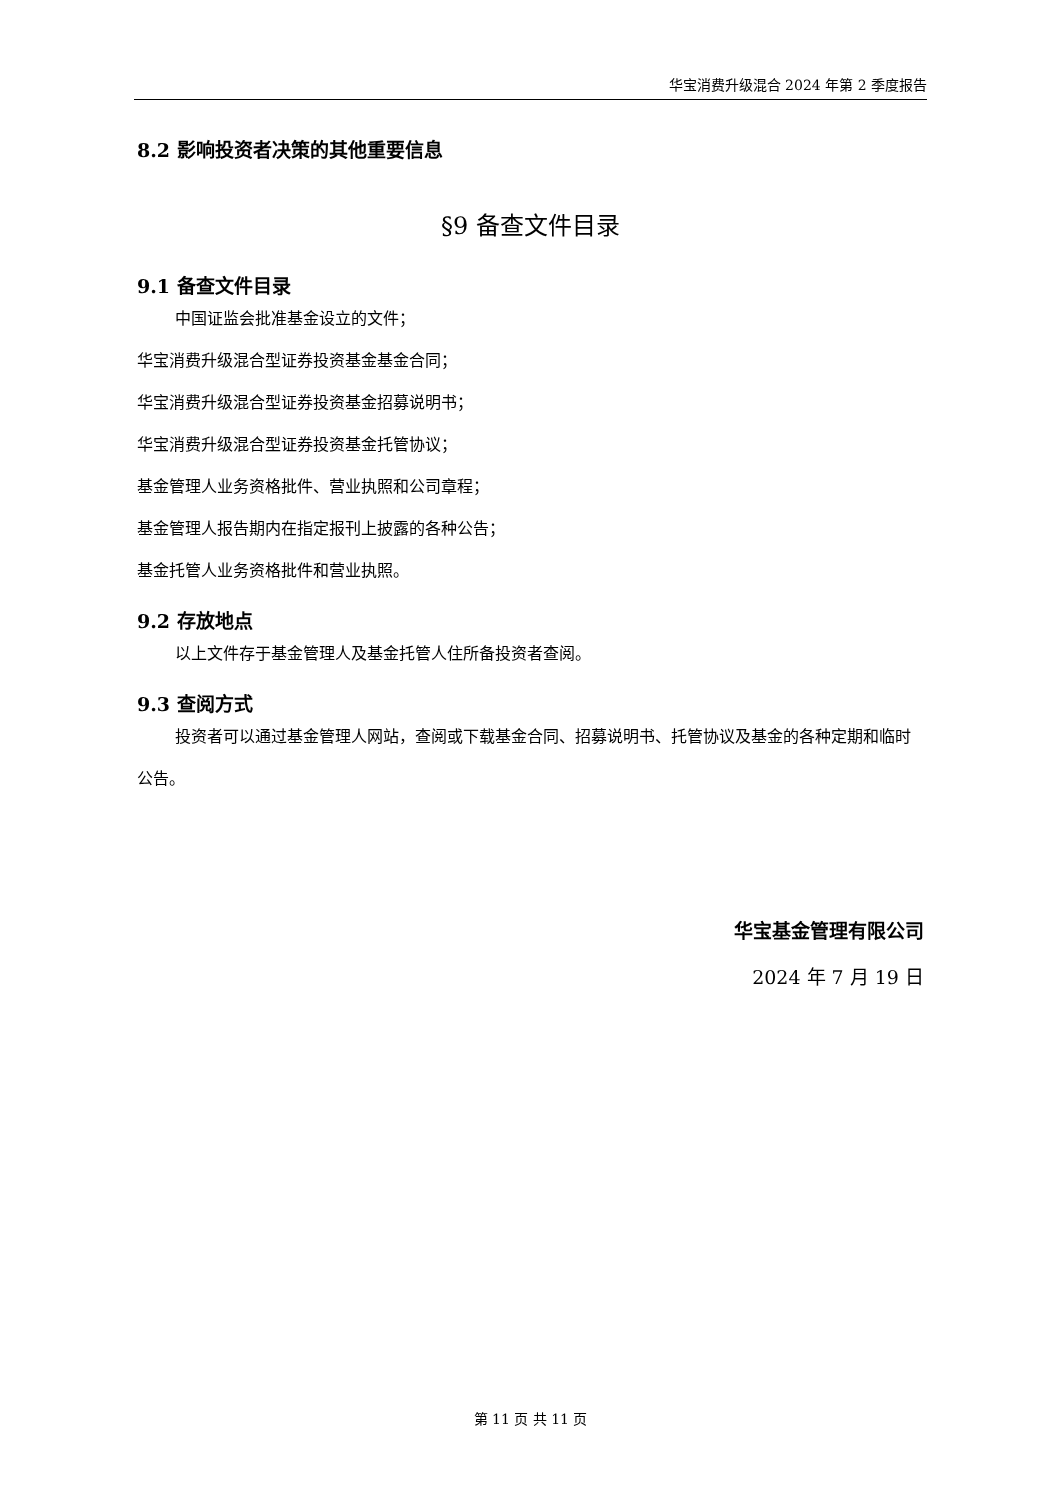华宝消费升级混合 2024 年第 2 季度报告
8.2 影响投资者决策的其他重要信息
§9 备查文件目录
9.1 备查文件目录
中国证监会批准基金设立的文件；
华宝消费升级混合型证券投资基金基金合同；
华宝消费升级混合型证券投资基金招募说明书；
华宝消费升级混合型证券投资基金托管协议；
基金管理人业务资格批件、营业执照和公司章程；
基金管理人报告期内在指定报刊上披露的各种公告；
基金托管人业务资格批件和营业执照。
9.2 存放地点
以上文件存于基金管理人及基金托管人住所备投资者查阅。
9.3 查阅方式
投资者可以通过基金管理人网站，查阅或下载基金合同、招募说明书、托管协议及基金的各种定期和临时公告。
华宝基金管理有限公司
2024 年 7 月 19 日
第 11 页 共 11 页